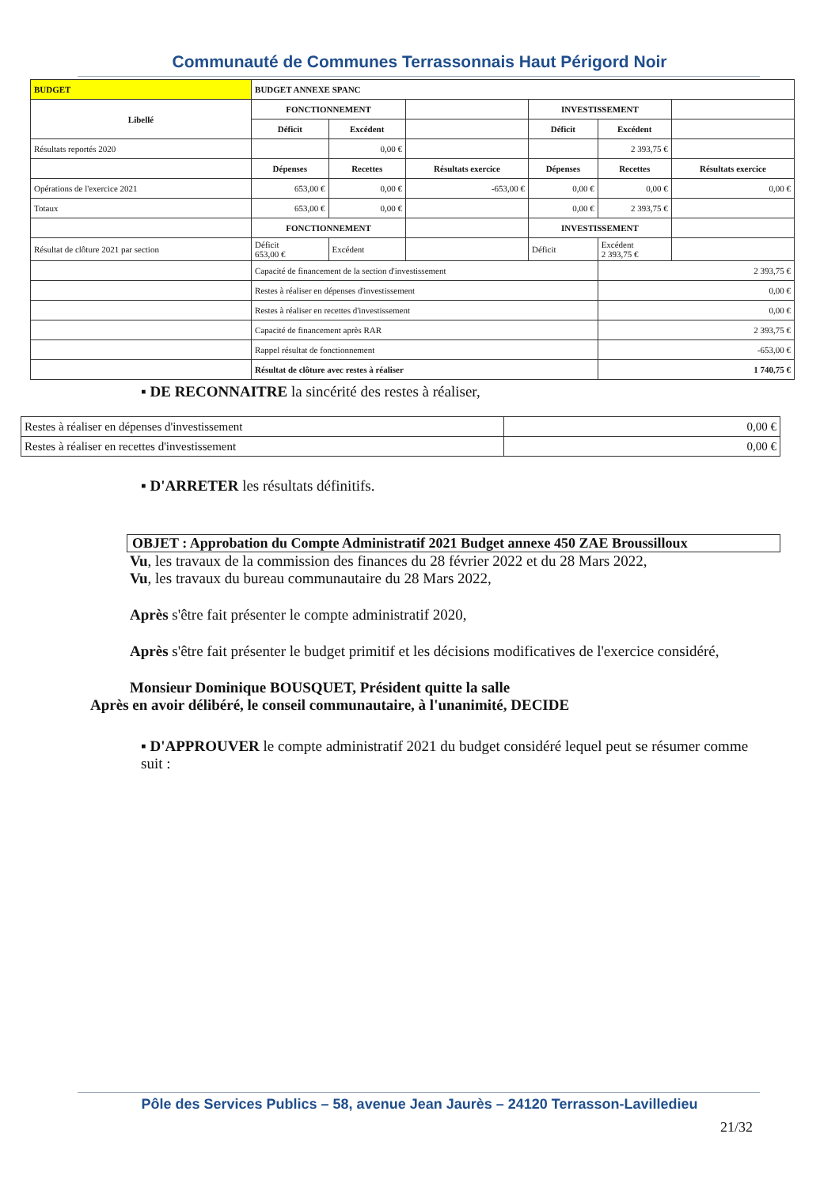Communauté de Communes Terrassonnais Haut Périgord Noir
| BUDGET | BUDGET ANNEXE SPANC | | | | | |
| Libellé | FONCTIONNEMENT | | | INVESTISSEMENT | | |
| | Déficit | Excédent | | Déficit | Excédent | |
| Résultats reportés 2020 | | 0,00 € | | | 2 393,75 € | |
| | Dépenses | Recettes | Résultats exercice | Dépenses | Recettes | Résultats exercice |
| Opérations de l'exercice 2021 | 653,00 € | 0,00 € | -653,00 € | 0,00 € | 0,00 € | 0,00 € |
| Totaux | 653,00 € | 0,00 € | | 0,00 € | 2 393,75 € | |
| | FONCTIONNEMENT | | | INVESTISSEMENT | | |
| Résultat de clôture 2021 par section | Déficit 653,00 € | Excédent | | Déficit | Excédent 2 393,75 € | |
| | Capacité de financement de la section d'investissement | | | | 2 393,75 € | |
| | Restes à réaliser en dépenses d'investissement | | | | 0,00 € | |
| | Restes à réaliser en recettes d'investissement | | | | 0,00 € | |
| | Capacité de financement après RAR | | | | 2 393,75 € | |
| | Rappel résultat de fonctionnement | | | | -653,00 € | |
| | Résultat de clôture avec restes à réaliser | | | | 1 740,75 € | |
▪ DE RECONNAITRE la sincérité des restes à réaliser,
| Restes à réaliser en dépenses d'investissement | 0,00 € |
| Restes à réaliser en recettes d'investissement | 0,00 € |
▪ D'ARRETER les résultats définitifs.
OBJET : Approbation du Compte Administratif 2021 Budget annexe 450 ZAE Broussilloux
Vu, les travaux de la commission des finances du 28 février 2022 et du 28 Mars 2022,
Vu, les travaux du bureau communautaire du 28 Mars 2022,
Après s'être fait présenter le compte administratif 2020,
Après s'être fait présenter le budget primitif et les décisions modificatives de l'exercice considéré,
Monsieur Dominique BOUSQUET, Président quitte la salle
Après en avoir délibéré, le conseil communautaire, à l'unanimité, DECIDE
▪ D'APPROUVER le compte administratif 2021 du budget considéré lequel peut se résumer comme suit :
Pôle des Services Publics – 58, avenue Jean Jaurès – 24120 Terrasson-Lavilledieu
21/32